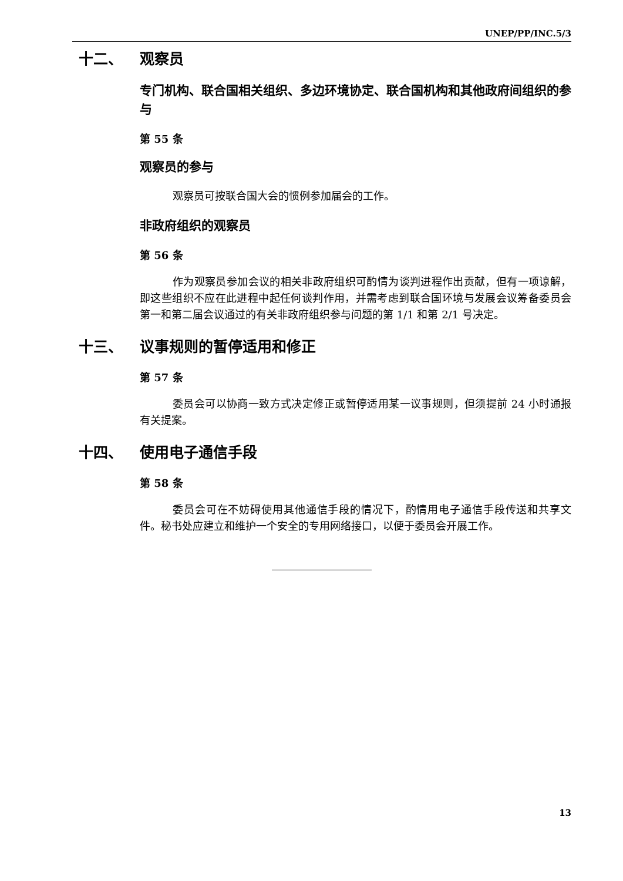UNEP/PP/INC.5/3
十二、 观察员
专门机构、联合国相关组织、多边环境协定、联合国机构和其他政府间组织的参与
第 55 条
观察员的参与
观察员可按联合国大会的惯例参加届会的工作。
非政府组织的观察员
第 56 条
作为观察员参加会议的相关非政府组织可酌情为谈判进程作出贡献，但有一项谅解，即这些组织不应在此进程中起任何谈判作用，并需考虑到联合国环境与发展会议筹备委员会第一和第二届会议通过的有关非政府组织参与问题的第 1/1 和第 2/1 号决定。
十三、 议事规则的暂停适用和修正
第 57 条
委员会可以协商一致方式决定修正或暂停适用某一议事规则，但须提前 24 小时通报有关提案。
十四、 使用电子通信手段
第 58 条
委员会可在不妨碍使用其他通信手段的情况下，酌情用电子通信手段传送和共享文件。秘书处应建立和维护一个安全的专用网络接口，以便于委员会开展工作。
13